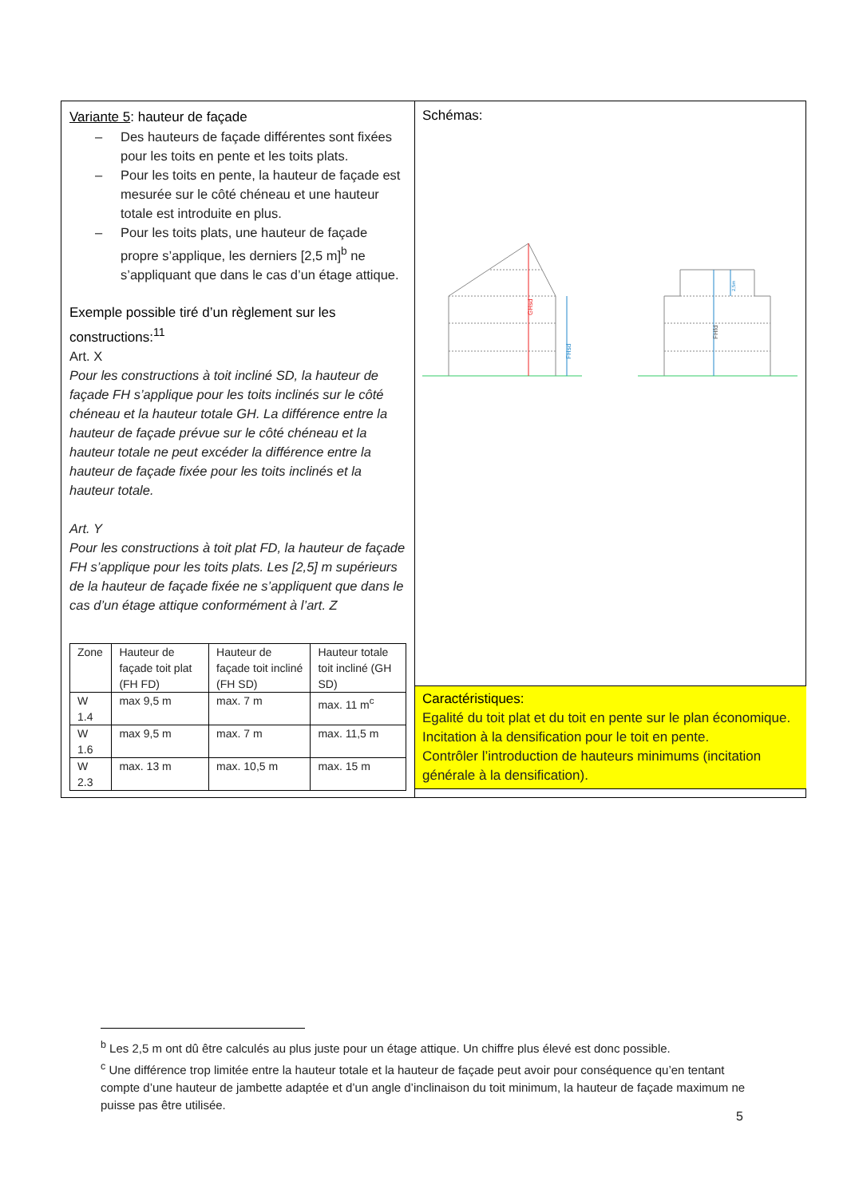Variante 5: hauteur de façade
– Des hauteurs de façade différentes sont fixées pour les toits en pente et les toits plats.
– Pour les toits en pente, la hauteur de façade est mesurée sur le côté chéneau et une hauteur totale est introduite en plus.
– Pour les toits plats, une hauteur de façade propre s’applique, les derniers [2,5 m]<sup>b</sup> ne s’appliquant que dans le cas d’un étage attique.
Exemple possible tiré d’un règlement sur les constructions:<sup>11</sup>
Art. X
Pour les constructions à toit incliné SD, la hauteur de façade FH s’applique pour les toits inclinés sur le côté chéneau et la hauteur totale GH. La différence entre la hauteur de façade prévue sur le côté chéneau et la hauteur totale ne peut excéder la différence entre la hauteur de façade fixée pour les toits inclinés et la hauteur totale.
Art. Y
Pour les constructions à toit plat FD, la hauteur de façade FH s’applique pour les toits plats. Les [2,5] m supérieurs de la hauteur de façade fixée ne s’appliquent que dans le cas d’un étage attique conformément à l’art. Z
| Zone | Hauteur de façade toit plat (FH FD) | Hauteur de façade toit incliné (FH SD) | Hauteur totale toit incliné (GH SD) |
| W 1.4 | max 9,5 m | max. 7 m | max. 11 m<sup>c</sup> |
| W 1.6 | max 9,5 m | max. 7 m | max. 11,5 m |
| W 2.3 | max. 13 m | max. 10,5 m | max. 15 m |
Schémas:
GHsd
FHsd
FHfd
2,5m
Caractéristiques:
Egalité du toit plat et du toit en pente sur le plan économique.
Incitation à la densification pour le toit en pente.
Contrôler l’introduction de hauteurs minimums (incitation générale à la densification).
<sup>b</sup> Les 2,5 m ont dû être calculés au plus juste pour un étage attique. Un chiffre plus élevé est donc possible.
<sup>c</sup> Une différence trop limitée entre la hauteur totale et la hauteur de façade peut avoir pour conséquence qu’en tentant compte d’une hauteur de jambette adaptée et d’un angle d’inclinaison du toit minimum, la hauteur de façade maximum ne puisse pas être utilisée.
5